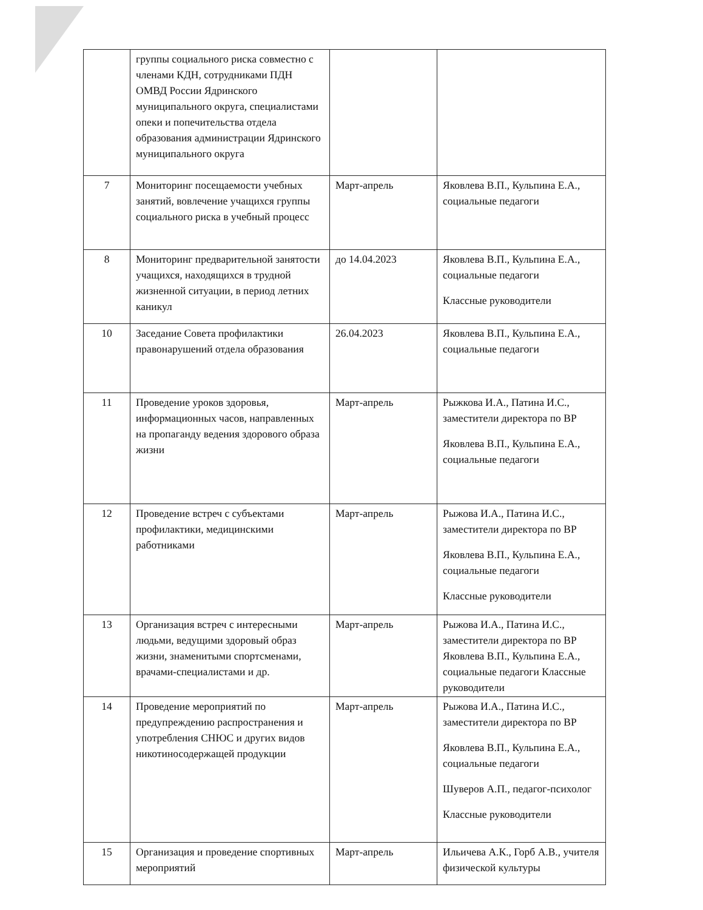| | группы социального риска совместно с членами КДН, сотрудниками ПДН ОМВД России Ядринского муниципального округа, специалистами опеки и попечительства отдела образования администрации Ядринского муниципального округа | | |
| 7 | Мониторинг посещаемости учебных занятий, вовлечение учащихся группы социального риска в учебный процесс | Март-апрель | Яковлева В.П., Кульпина Е.А., социальные педагоги |
| 8 | Мониторинг предварительной занятости учащихся, находящихся в трудной жизненной ситуации, в период летних каникул | до 14.04.2023 | Яковлева В.П., Кульпина Е.А., социальные педагоги Классные руководители |
| 10 | Заседание Совета профилактики правонарушений отдела образования | 26.04.2023 | Яковлева В.П., Кульпина Е.А., социальные педагоги |
| 11 | Проведение уроков здоровья, информационных часов, направленных на пропаганду ведения здорового образа жизни | Март-апрель | Рыжкова И.А., Патина И.С., заместители директора по ВР Яковлева В.П., Кульпина Е.А., социальные педагоги |
| 12 | Проведение встреч с субъектами профилактики, медицинскими работниками | Март-апрель | Рыжова И.А., Патина И.С., заместители директора по ВР Яковлева В.П., Кульпина Е.А., социальные педагоги Классные руководители |
| 13 | Организация встреч с интересными людьми, ведущими здоровый образ жизни, знаменитыми спортсменами, врачами-специалистами и др. | Март-апрель | Рыжова И.А., Патина И.С., заместители директора по ВР Яковлева В.П., Кульпина Е.А., социальные педагоги Классные руководители |
| 14 | Проведение мероприятий по предупреждению распространения и употребления СНЮС и других видов никотиносодержащей продукции | Март-апрель | Рыжова И.А., Патина И.С., заместители директора по ВР Яковлева В.П., Кульпина Е.А., социальные педагоги Шуверов А.П., педагог-психолог Классные руководители |
| 15 | Организация и проведение спортивных мероприятий | Март-апрель | Ильичева А.К., Горб А.В., учителя физической культуры |